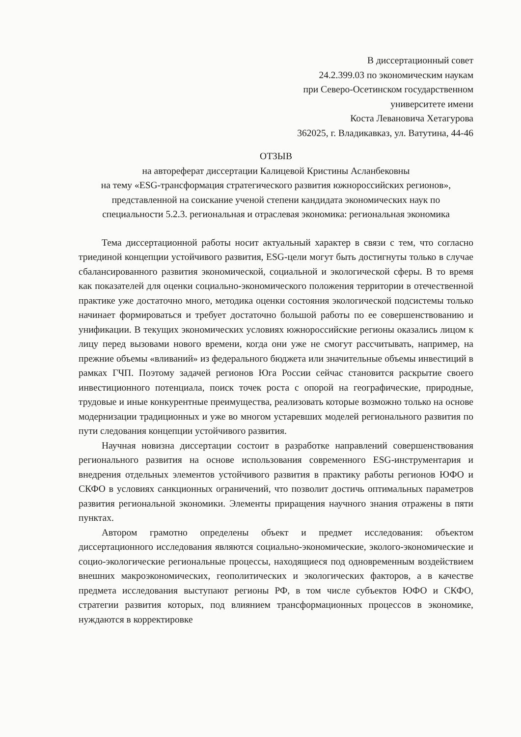В диссертационный совет
24.2.399.03 по экономическим наукам
при Северо-Осетинском государственном
университете имени
Коста Левановича Хетагурова
362025, г. Владикавказ, ул. Ватутина, 44-46
ОТЗЫВ
на автореферат диссертации Калицевой Кристины Асланбековны
на тему «ESG-трансформация стратегического развития южнороссийских регионов»,
представленной на соискание ученой степени кандидата экономических наук по
специальности 5.2.3. региональная и отраслевая экономика: региональная экономика
Тема диссертационной работы носит актуальный характер в связи с тем, что согласно триединой концепции устойчивого развития, ESG-цели могут быть достигнуты только в случае сбалансированного развития экономической, социальной и экологической сферы. В то время как показателей для оценки социально-экономического положения территории в отечественной практике уже достаточно много, методика оценки состояния экологической подсистемы только начинает формироваться и требует достаточно большой работы по ее совершенствованию и унификации. В текущих экономических условиях южнороссийские регионы оказались лицом к лицу перед вызовами нового времени, когда они уже не смогут рассчитывать, например, на прежние объемы «вливаний» из федерального бюджета или значительные объемы инвестиций в рамках ГЧП. Поэтому задачей регионов Юга России сейчас становится раскрытие своего инвестиционного потенциала, поиск точек роста с опорой на географические, природные, трудовые и иные конкурентные преимущества, реализовать которые возможно только на основе модернизации традиционных и уже во многом устаревших моделей регионального развития по пути следования концепции устойчивого развития.
Научная новизна диссертации состоит в разработке направлений совершенствования регионального развития на основе использования современного ESG-инструментария и внедрения отдельных элементов устойчивого развития в практику работы регионов ЮФО и СКФО в условиях санкционных ограничений, что позволит достичь оптимальных параметров развития региональной экономики. Элементы приращения научного знания отражены в пяти пунктах.
Автором грамотно определены объект и предмет исследования: объектом диссертационного исследования являются социально-экономические, эколого-экономические и социо-экологические региональные процессы, находящиеся под одновременным воздействием внешних макроэкономических, геополитических и экологических факторов, а в качестве предмета исследования выступают регионы РФ, в том числе субъектов ЮФО и СКФО, стратегии развития которых, под влиянием трансформационных процессов в экономике, нуждаются в корректировке